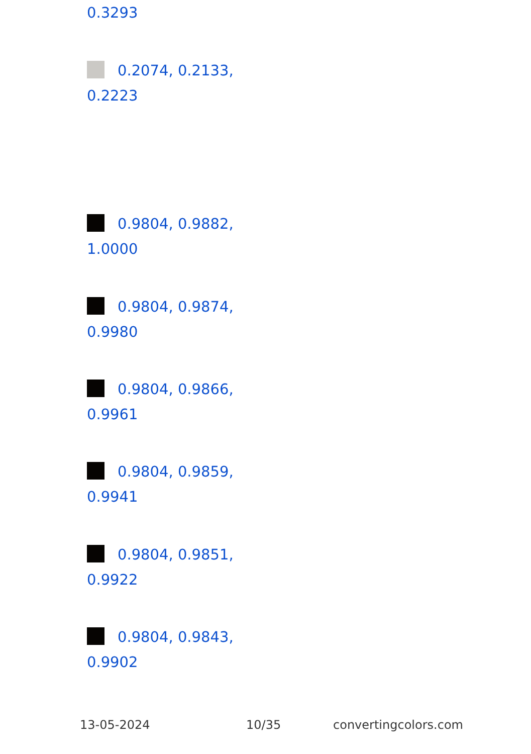0.3293
0.2074, 0.2133, 0.2223
0.9804, 0.9882, 1.0000
0.9804, 0.9874, 0.9980
0.9804, 0.9866, 0.9961
0.9804, 0.9859, 0.9941
0.9804, 0.9851, 0.9922
0.9804, 0.9843, 0.9902
13-05-2024 10/35 convertingcolors.com